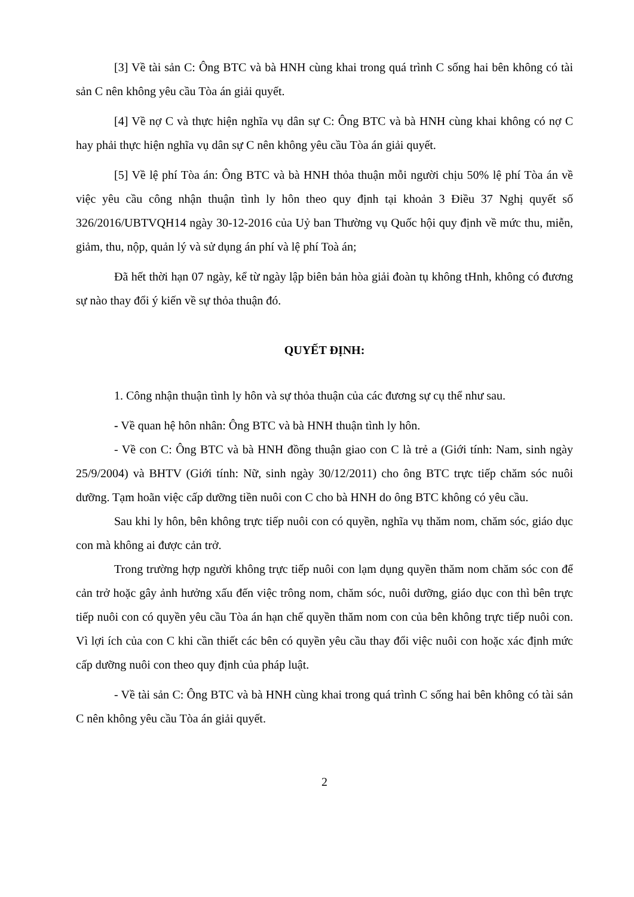[3] Về tài sản C: Ông BTC và bà HNH cùng khai trong quá trình C sống hai bên không có tài sản C nên không yêu cầu Tòa án giải quyết.
[4] Về nợ C và thực hiện nghĩa vụ dân sự C: Ông BTC và bà HNH cùng khai không có nợ C hay phải thực hiện nghĩa vụ dân sự C nên không yêu cầu Tòa án giải quyết.
[5] Về lệ phí Tòa án: Ông BTC và bà HNH thỏa thuận mỗi người chịu 50% lệ phí Tòa án về việc yêu cầu công nhận thuận tình ly hôn theo quy định tại khoản 3 Điều 37 Nghị quyết số 326/2016/UBTVQH14 ngày 30-12-2016 của Uỷ ban Thường vụ Quốc hội quy định về mức thu, miễn, giảm, thu, nộp, quản lý và sử dụng án phí và lệ phí Toà án;
Đã hết thời hạn 07 ngày, kể từ ngày lập biên bản hòa giải đoàn tụ không tHnh, không có đương sự nào thay đổi ý kiến về sự thỏa thuận đó.
QUYẾT ĐỊNH:
1. Công nhận thuận tình ly hôn và sự thỏa thuận của các đương sự cụ thể như sau.
- Về quan hệ hôn nhân: Ông BTC và bà HNH thuận tình ly hôn.
- Về con C: Ông BTC và bà HNH đồng thuận giao con C là trẻ a (Giới tính: Nam, sinh ngày 25/9/2004) và BHTV (Giới tính: Nữ, sinh ngày 30/12/2011) cho ông BTC trực tiếp chăm sóc nuôi dưỡng. Tạm hoãn việc cấp dưỡng tiền nuôi con C cho bà HNH do ông BTC không có yêu cầu.
Sau khi ly hôn, bên không trực tiếp nuôi con có quyền, nghĩa vụ thăm nom, chăm sóc, giáo dục con mà không ai được cản trở.
Trong trường hợp người không trực tiếp nuôi con lạm dụng quyền thăm nom chăm sóc con để cản trở hoặc gây ảnh hưởng xấu đến việc trông nom, chăm sóc, nuôi dưỡng, giáo dục con thì bên trực tiếp nuôi con có quyền yêu cầu Tòa án hạn chế quyền thăm nom con của bên không trực tiếp nuôi con. Vì lợi ích của con C khi cần thiết các bên có quyền yêu cầu thay đổi việc nuôi con hoặc xác định mức cấp dưỡng nuôi con theo quy định của pháp luật.
- Về tài sản C: Ông BTC và bà HNH cùng khai trong quá trình C sống hai bên không có tài sản C nên không yêu cầu Tòa án giải quyết.
2